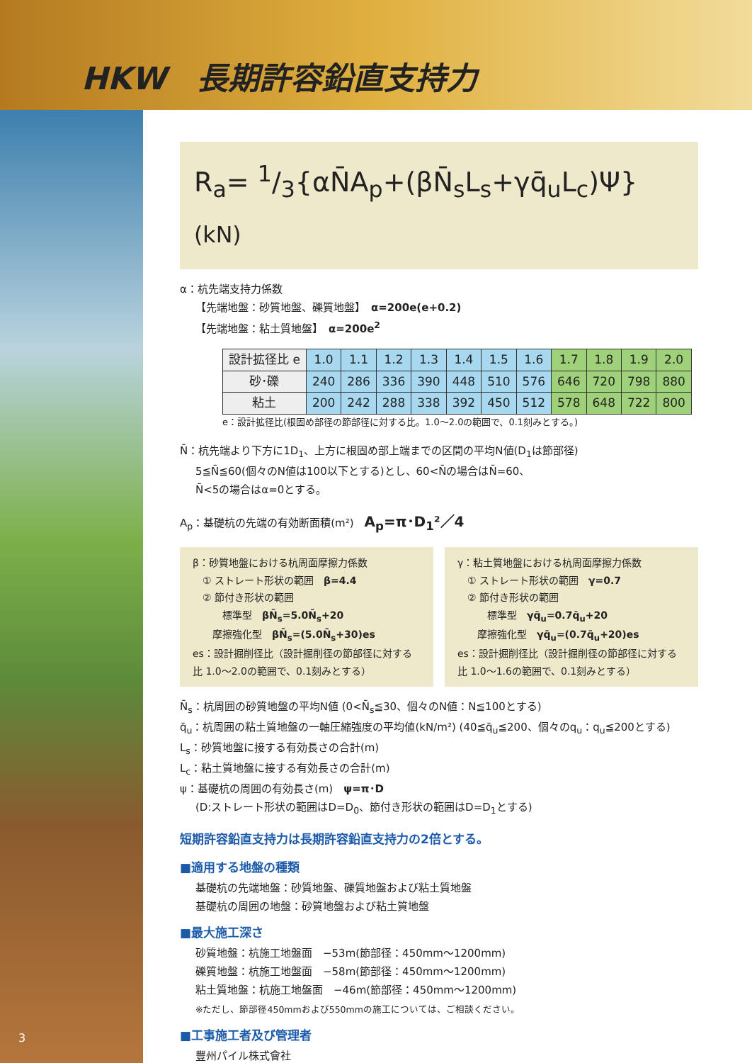HKW　長期許容鉛直支持力
R<sub>a</sub>= 1/3{αN̄A<sub>p</sub>+(βN̄<sub>s</sub>L<sub>s</sub>+γq̄<sub>u</sub>L<sub>c</sub>)Ψ} (kN)
α：杭先端支持力係数
【先端地盤：砂質地盤、礫質地盤】　α=200e(e+0.2)
【先端地盤：粘土質地盤】　α=200e<sup>2</sup>
| 設計拡径比 e | 1.0 | 1.1 | 1.2 | 1.3 | 1.4 | 1.5 | 1.6 | 1.7 | 1.8 | 1.9 | 2.0 |
| 砂･礫 | 240 | 286 | 336 | 390 | 448 | 510 | 576 | 646 | 720 | 798 | 880 |
| 粘土 | 200 | 242 | 288 | 338 | 392 | 450 | 512 | 578 | 648 | 722 | 800 |
e：設計拡径比(根固め部径の節部径に対する比。1.0～2.0の範囲で、0.1刻みとする。)
N̄：杭先端より下方に1D<sub>1</sub>、上方に根固め部上端までの区間の平均N値(D<sub>1</sub>は節部径)
5≦N̄≦60(個々のN値は100以下とする)とし、60<N̄の場合はN̄=60、
N̄<5の場合はα=0とする。
A<sub>p</sub>：基礎杭の先端の有効断面積(m²)　A<sub>p</sub>=π･D<sub>1</sub>²／4
β：砂質地盤における杭周面摩擦力係数
　① ストレート形状の範囲　β=4.4
　② 節付き形状の範囲
　　　標準型　βN̄<sub>s</sub>=5.0N̄<sub>s</sub>+20
　　摩擦強化型　βN̄<sub>s</sub>=(5.0N̄<sub>s</sub>+30)es
es：設計掘削径比（設計掘削径の節部径に対する比 1.0～2.0の範囲で、0.1刻みとする）
γ：粘土質地盤における杭周面摩擦力係数
　① ストレート形状の範囲　γ=0.7
　② 節付き形状の範囲
　　　標準型　γq̄<sub>u</sub>=0.7q̄<sub>u</sub>+20
　　摩擦強化型　γq̄<sub>u</sub>=(0.7q̄<sub>u</sub>+20)es
es：設計掘削径比（設計掘削径の節部径に対する比 1.0～1.6の範囲で、0.1刻みとする）
N̄<sub>s</sub>：杭周囲の砂質地盤の平均N値 (0<N̄<sub>s</sub>≦30、個々のN値：N≦100とする)
q̄<sub>u</sub>：杭周囲の粘土質地盤の一軸圧縮強度の平均値(kN/m²) (40≦q̄<sub>u</sub>≦200、個々のq<sub>u</sub>：q<sub>u</sub>≦200とする)
L<sub>s</sub>：砂質地盤に接する有効長さの合計(m)
L<sub>c</sub>：粘土質地盤に接する有効長さの合計(m)
ψ：基礎杭の周囲の有効長さ(m)　ψ=π･D
(D:ストレート形状の範囲はD=D<sub>0</sub>、節付き形状の範囲はD=D<sub>1</sub>とする)
短期許容鉛直支持力は長期許容鉛直支持力の2倍とする。
■適用する地盤の種類
基礎杭の先端地盤：砂質地盤、礫質地盤および粘土質地盤
基礎杭の周囲の地盤：砂質地盤および粘土質地盤
■最大施工深さ
砂質地盤：杭施工地盤面　−53m(節部径：450mm～1200mm)
礫質地盤：杭施工地盤面　−58m(節部径：450mm～1200mm)
粘土質地盤：杭施工地盤面　−46m(節部径：450mm～1200mm)
※ただし、節部径450mmおよび550mmの施工については、ご相談ください。
■工事施工者及び管理者
豐州パイル株式會社
3